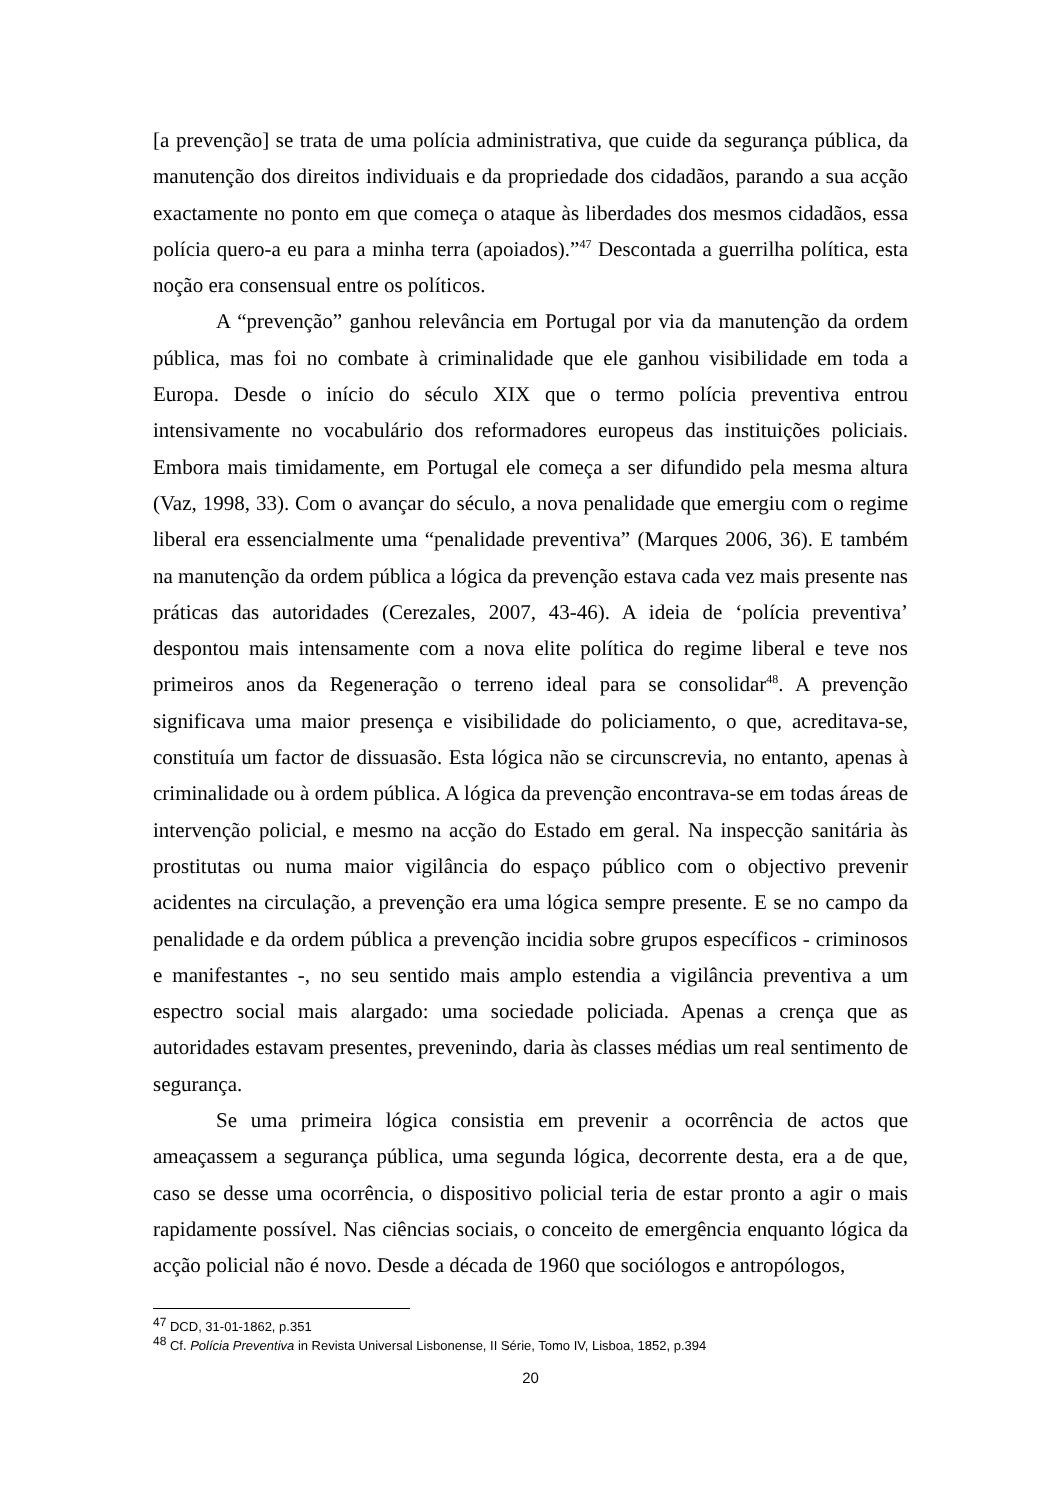[a prevenção] se trata de uma polícia administrativa, que cuide da segurança pública, da manutenção dos direitos individuais e da propriedade dos cidadãos, parando a sua acção exactamente no ponto em que começa o ataque às liberdades dos mesmos cidadãos, essa polícia quero-a eu para a minha terra (apoiados).”<sup>47</sup> Descontada a guerrilha política, esta noção era consensual entre os políticos.
A “prevenção” ganhou relevância em Portugal por via da manutenção da ordem pública, mas foi no combate à criminalidade que ele ganhou visibilidade em toda a Europa. Desde o início do século XIX que o termo polícia preventiva entrou intensivamente no vocabulário dos reformadores europeus das instituições policiais. Embora mais timidamente, em Portugal ele começa a ser difundido pela mesma altura (Vaz, 1998, 33). Com o avançar do século, a nova penalidade que emergiu com o regime liberal era essencialmente uma “penalidade preventiva” (Marques 2006, 36). E também na manutenção da ordem pública a lógica da prevenção estava cada vez mais presente nas práticas das autoridades (Cerezales, 2007, 43-46). A ideia de ‘polícia preventiva’ despontou mais intensamente com a nova elite política do regime liberal e teve nos primeiros anos da Regeneração o terreno ideal para se consolidar<sup>48</sup>. A prevenção significava uma maior presença e visibilidade do policiamento, o que, acreditava-se, constituía um factor de dissuasão. Esta lógica não se circunscrevia, no entanto, apenas à criminalidade ou à ordem pública. A lógica da prevenção encontrava-se em todas áreas de intervenção policial, e mesmo na acção do Estado em geral. Na inspecção sanitária às prostitutas ou numa maior vigilância do espaço público com o objectivo prevenir acidentes na circulação, a prevenção era uma lógica sempre presente. E se no campo da penalidade e da ordem pública a prevenção incidia sobre grupos específicos - criminosos e manifestantes -, no seu sentido mais amplo estendia a vigilância preventiva a um espectro social mais alargado: uma sociedade policiada. Apenas a crença que as autoridades estavam presentes, prevenindo, daria às classes médias um real sentimento de segurança.
Se uma primeira lógica consistia em prevenir a ocorrência de actos que ameaçassem a segurança pública, uma segunda lógica, decorrente desta, era a de que, caso se desse uma ocorrência, o dispositivo policial teria de estar pronto a agir o mais rapidamente possível. Nas ciências sociais, o conceito de emergência enquanto lógica da acção policial não é novo. Desde a década de 1960 que sociólogos e antropólogos,
<sup>47</sup> DCD, 31-01-1862, p.351
<sup>48</sup> Cf. Polícia Preventiva in Revista Universal Lisbonense, II Série, Tomo IV, Lisboa, 1852, p.394
20